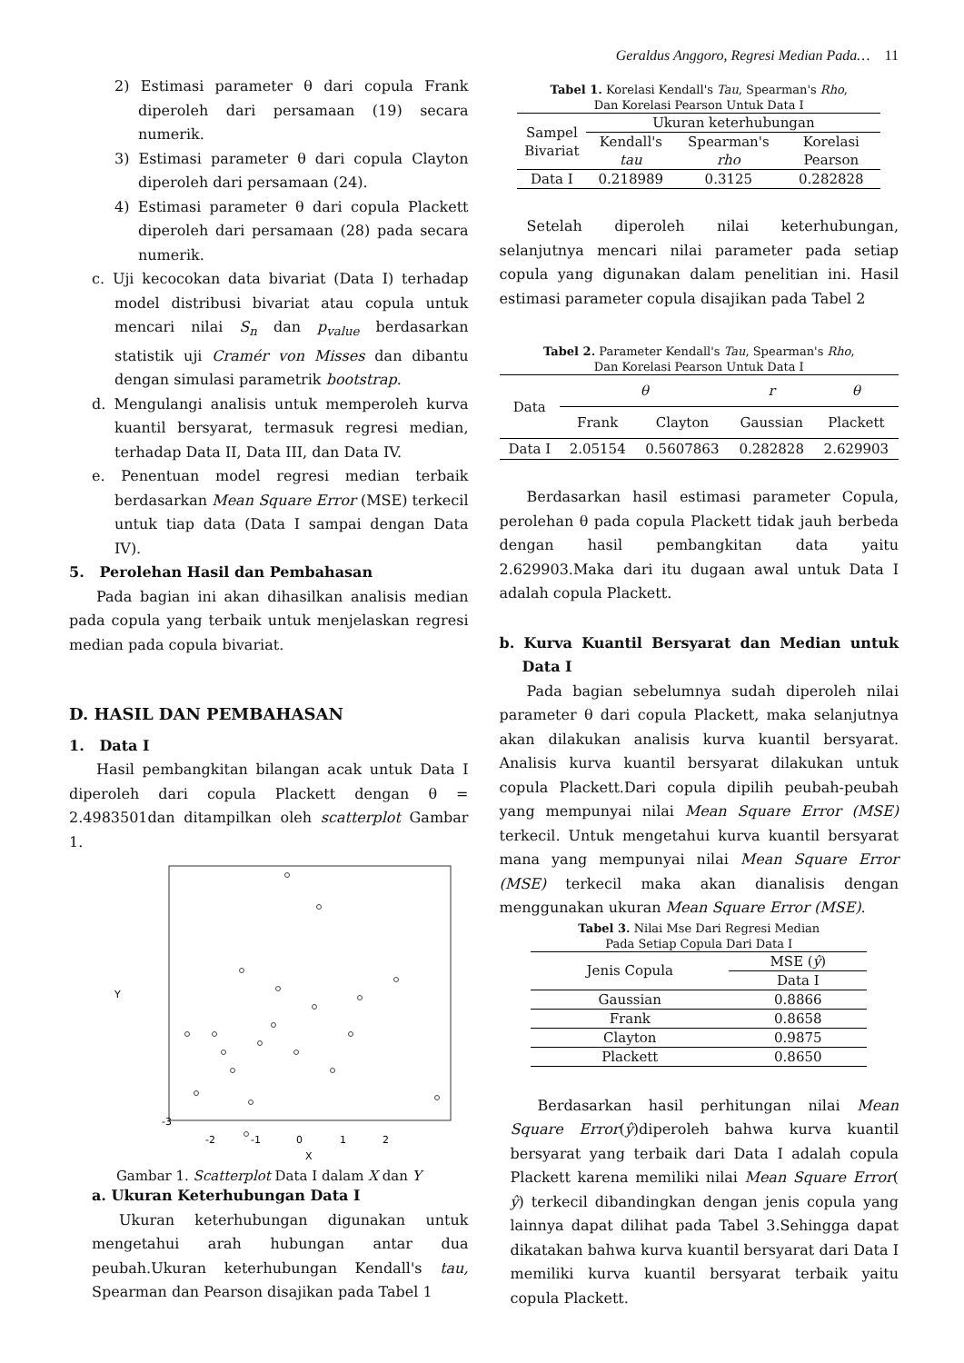Geraldus Anggoro, Regresi Median Pada… 11
2) Estimasi parameter θ dari copula Frank diperoleh dari persamaan (19) secara numerik.
3) Estimasi parameter θ dari copula Clayton diperoleh dari persamaan (24).
4) Estimasi parameter θ dari copula Plackett diperoleh dari persamaan (28) pada secara numerik.
c. Uji kecocokan data bivariat (Data I) terhadap model distribusi bivariat atau copula untuk mencari nilai S<sub>n</sub> dan p<sub>value</sub> berdasarkan statistik uji Cramér von Misses dan dibantu dengan simulasi parametrik bootstrap.
d. Mengulangi analisis untuk memperoleh kurva kuantil bersyarat, termasuk regresi median, terhadap Data II, Data III, dan Data IV.
e. Penentuan model regresi median terbaik berdasarkan Mean Square Error (MSE) terkecil untuk tiap data (Data I sampai dengan Data IV).
5. Perolehan Hasil dan Pembahasan
Pada bagian ini akan dihasilkan analisis median pada copula yang terbaik untuk menjelaskan regresi median pada copula bivariat.
D. HASIL DAN PEMBAHASAN
1. Data I
Hasil pembangkitan bilangan acak untuk Data I diperoleh dari copula Plackett dengan θ = 2.4983501dan ditampilkan oleh scatterplot Gambar 1.
-3
-2
-1
0
1
2
X
Y
Gambar 1. Scatterplot Data I dalam X dan Y
a. Ukuran Keterhubungan Data I
Ukuran keterhubungan digunakan untuk mengetahui arah hubungan antar dua peubah.Ukuran keterhubungan Kendall's tau, Spearman dan Pearson disajikan pada Tabel 1
Tabel 1. Korelasi Kendall's Tau, Spearman's Rho,
Dan Korelasi Pearson Untuk Data I
| Sampel Bivariat | Ukuran keterhubungan | | |
| | Kendall's tau | Spearman's rho | Korelasi Pearson |
| Data I | 0.218989 | 0.3125 | 0.282828 |
Setelah diperoleh nilai keterhubungan, selanjutnya mencari nilai parameter pada setiap copula yang digunakan dalam penelitian ini. Hasil estimasi parameter copula disajikan pada Tabel 2
Tabel 2. Parameter Kendall's Tau, Spearman's Rho,
Dan Korelasi Pearson Untuk Data I
| Data | θ | | r | θ |
| | Frank | Clayton | Gaussian | Plackett |
| Data I | 2.05154 | 0.5607863 | 0.282828 | 2.629903 |
Berdasarkan hasil estimasi parameter Copula, perolehan θ pada copula Plackett tidak jauh berbeda dengan hasil pembangkitan data yaitu 2.629903.Maka dari itu dugaan awal untuk Data I adalah copula Plackett.
b. Kurva Kuantil Bersyarat dan Median untuk Data I
Pada bagian sebelumnya sudah diperoleh nilai parameter θ dari copula Plackett, maka selanjutnya akan dilakukan analisis kurva kuantil bersyarat. Analisis kurva kuantil bersyarat dilakukan untuk copula Plackett.Dari copula dipilih peubah-peubah yang mempunyai nilai Mean Square Error (MSE) terkecil. Untuk mengetahui kurva kuantil bersyarat mana yang mempunyai nilai Mean Square Error (MSE) terkecil maka akan dianalisis dengan menggunakan ukuran Mean Square Error (MSE).
Tabel 3. Nilai Mse Dari Regresi Median
Pada Setiap Copula Dari Data I
| Jenis Copula | MSE ( ŷ ) |
| | Data I |
| Gaussian | 0.8866 |
| Frank | 0.8658 |
| Clayton | 0.9875 |
| Plackett | 0.8650 |
Berdasarkan hasil perhitungan nilai Mean Square Error(ŷ)diperoleh bahwa kurva kuantil bersyarat yang terbaik dari Data I adalah copula Plackett karena memiliki nilai Mean Square Error( ŷ) terkecil dibandingkan dengan jenis copula yang lainnya dapat dilihat pada Tabel 3.Sehingga dapat dikatakan bahwa kurva kuantil bersyarat dari Data I memiliki kurva kuantil bersyarat terbaik yaitu copula Plackett.